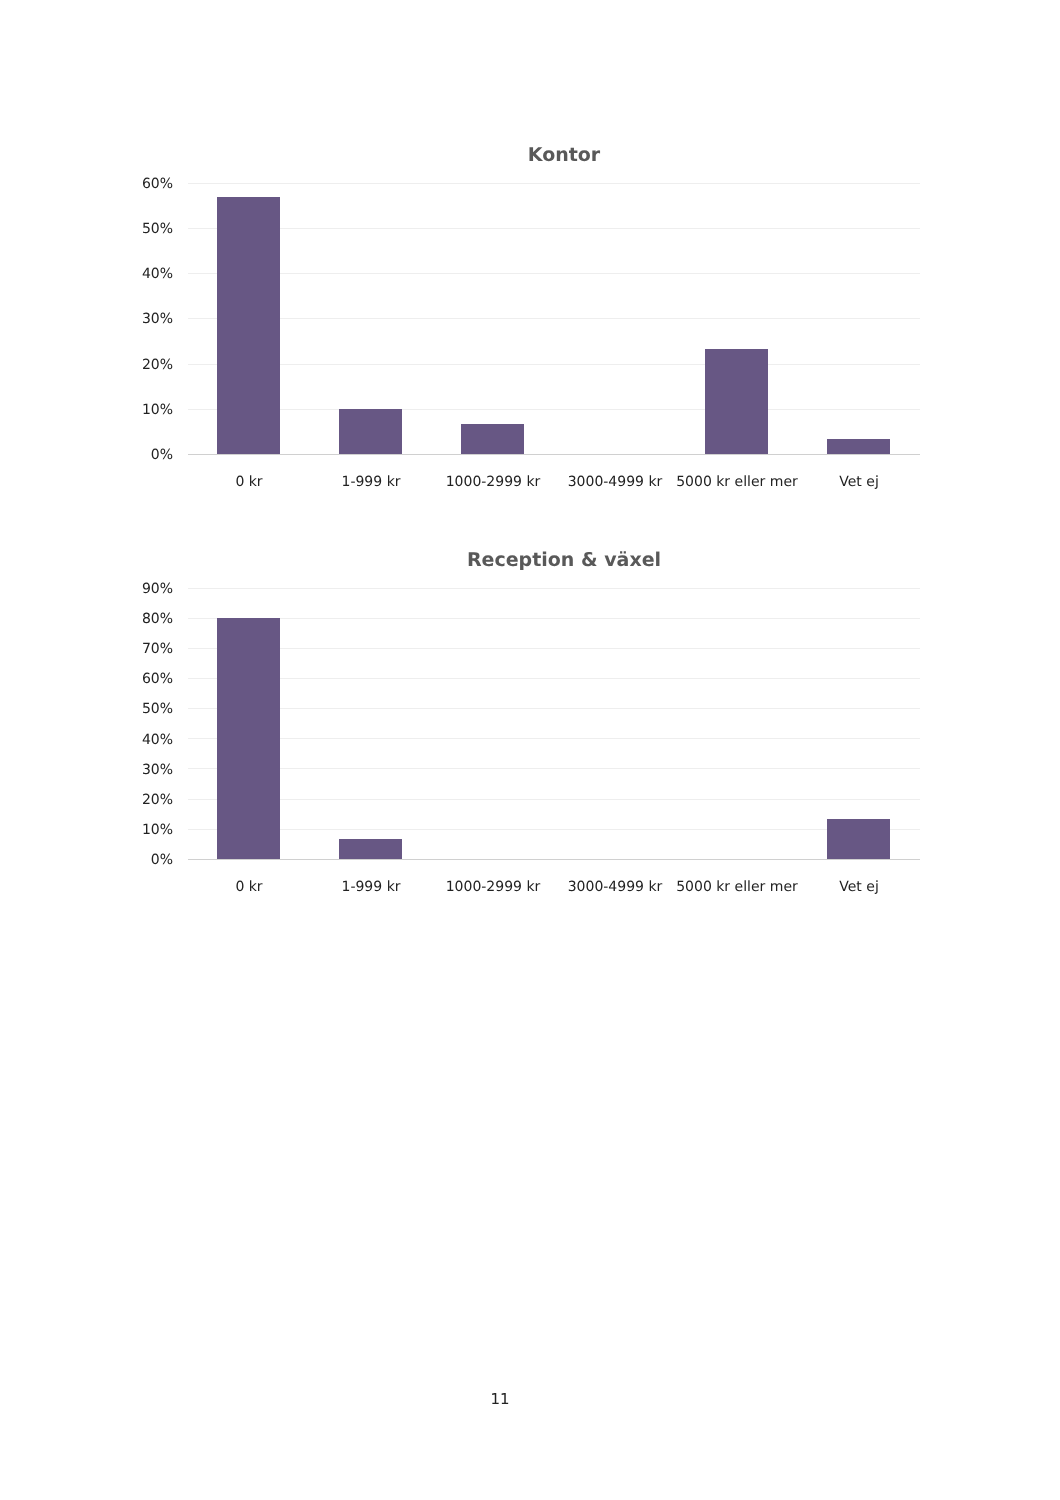Kontor
60%
50%
40%
30%
20%
10%
0%
0 kr 1-999 kr 1000-2999 kr 3000-4999 kr 5000 kr eller mer Vet ej
Reception & växel
90%
80%
70%
60%
50%
40%
30%
20%
10%
0%
0 kr 1-999 kr 1000-2999 kr 3000-4999 kr 5000 kr eller mer Vet ej
11